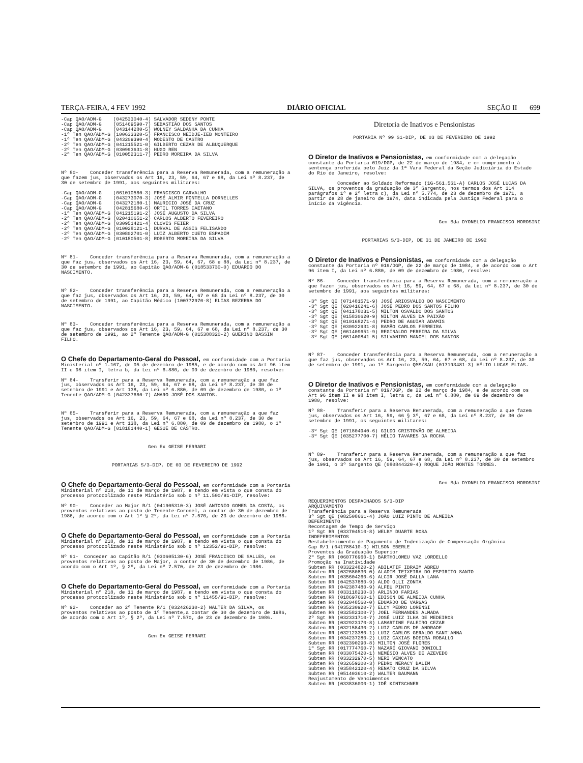TERÇA-FEIRA, 4 FEV 1992 DIÁRIO OFICIAL SEÇÃO II 699
-Cap QAO/ADM-G (042533040-4) SALVADOR SEDENY PONTE -Cap QAO/ADM-G (051469590-7) SEBASTIÃO DOS SANTOS -Cap QAO/ADM-G (043144280-5) WOLNEY SALDANHA DA CUNHA -1º Ten QAO/ADM-G (100633320-5) FRANCISCO NEIDJE-IEB MONTEIRO -1º Ten QAO/ADM-G (043209390-4) MODESTO DE CASTRO -2º Ten QAO/ADM-G (041215521-0) GILBERTO CEZAR DE ALBUQUERQUE -2º Ten QAO/ADM-G (030993631-8) HUGO REN -2º Ten QAO/ADM-G (010052311-7) PEDRO MOREIRA DA SILVA
Nº 80- Conceder transferência para a Reserva Remunerada, com a remuneração a que fazem jus, observados os Art 16, 23, 59, 64, 67 e 68, da Lei nº 8.237, de 30 de setembro de 1991, aos seguintes militares: -Cap QAO/ADM-G (061010560-3) FRANCISCO CARVALHO -Cap QAO/ADM-G (043273070-3) JOSÉ ALMIR FONTELLA DORNELLES -Cap QAO/ADM-G (043272180-1) MAURICIO JOSÉ DA CRUZ -Cap QAO/ADM-G (042815680-6) ORTIL TORRES CAETANO -1º Ten QAO/ADM-G (041215191-2) JOSÉ AUGUSTO DA SILVA -2º Ten QAO/ADM-G (020410651-2) CARLOS ALBERTO FEVEREIRO -2º Ten QAO/ADM-G (030951421-4) CLOVIS FEIER -2º Ten QAO/ADM-G (010028121-1) DURVAL DE ASSIS FELISARDO -2º Ten QAO/ADM-G (030802701-0) LUIZ ALBERTO CUETO ESPADIM -2º Ten QAO/ADM-G (010180501-8) ROBERTO MOREIRA DA SILVA
Nº 81- Conceder transferência para a Reserva Remunerada, com a remuneração a que faz jus, observados os Art 16, 23, 59, 64, 67, 68 e 88, da Lei nº 8.237, de 30 de setembro de 1991, ao Capitão QAO/ADM-G (018533730-0) EDUARDO DO NASCIMENTO.
Nº 82- Conceder transferência para a Reserva Remunerada, com a remuneração a que faz jus, observados os Art 16, 23, 59, 64, 67 e 68 da Lei nº 8.237, de 30 de setembro de 1991, ao Capitão Médico (100772970-8) ELIAS BEZERRA DO NASCIMENTO.
Nº 83- Conceder transferência para a Reserva Remunerada, com a remuneração a que faz jus, observados os Art 16, 23, 59, 64, 67 e 68, da Lei nº 8.237, de 30 de setembro de 1991, ao 2º Tenente QAO/ADM-G (015388320-2) GUERINO BASSIN FILHO.
O Chefe do Departamento-Geral do Pessoal, em conformidade com a Portaria Ministerial nº 1.167, de 05 de dezembro de 1985, e de acordo com os Art 96 item II e 98 item I, letra b, da Lei nº 6.880, de 09 de dezembro de 1980, resolve: Nº 84- Transferir para a Reserva Remunerada, com a remuneração a que faz jus, observados os Art 16, 23, 59, 64, 67 e 68, da Lei nº 8.237, de 30 de setembro de 1991 e Art 138, da Lei nº 6.880, de 09 de dezembro de 1980, o 1º Tenente QAO/ADM-G (042337660-7) AMARO JOSÉ DOS SANTOS.
Nº 85- Transferir para a Reserva Remunerada, com a remuneração a que faz jus, observados os Art 16, 23, 59, 64, 67 e 68, da Lei nº 8.237, de 30 de setembro de 1991 e Art 138, da Lei nº 6.880, de 09 de dezembro de 1980, o 1º Tenente QAO/ADM-G (018181440-1) GESUÉ DE CASTRO.
Gen Ex GEISE FERRARI
PORTARIAS S/3-DIP, DE 03 DE FEVEREIRO DE 1992
O Chefe do Departamento-Geral do Pessoal, em conformidade com a Portaria Ministerial nº 218, de 11 de março de 1987, e tendo em vista o que consta do processo protocolizado neste Ministério sob o nº 11.500/91-DIP, resolve: Nº 90- Conceder ao Major R/1 (041905310-3) JOSÉ ANTONIO GOMES DA COSTA, os proventos relativos ao posto de Tenente-Coronel, a contar de 30 de dezembro de 1986, de acordo com o Art 1º § 2º, da Lei nº 7.570, de 23 de dezembro de 1986.
O Chefe do Departamento-Geral do Pessoal, em conformidade com a Portaria Ministerial nº 218, de 11 de março de 1987, e tendo em vista o que consta do processo protocolizado neste Ministério sob o nº 12352/91-DIP, resolve: Nº 91- Conceder ao Capitão R/1 (030605130-6) JOSÉ FRANCISCO DE SALLES, os proventos relativos ao posto de Major, a contar de 30 de dezembro de 1986, de acordo com o Art 1º, § 2º, da Lei nº 7.570, de 23 de dezembro de 1986.
O Chefe do Departamento-Geral do Pessoal, em conformidade com a Portaria Ministerial nº 218, de 11 de março de 1987, e tendo em vista o que consta do processo protocolizado neste Ministério sob o nº 11455/91-DIP, resolve: Nº 92- Conceder ao 2º Tenente R/1 (032426230-2) WALTER DA SILVA, os proventos relativos ao posto de 1º Tenente,a contar de 30 de dezembro de 1986, de acordo com o Art 1º, § 2º, da Lei nº 7.570, de 23 de dezembro de 1986.
Gen Ex GEISE FERRARI
Diretoria de Inativos e Pensionistas
PORTARIA Nº 99 S1-DIP, DE 03 DE FEVEREIRO DE 1992
O Diretor de Inativos e Pensionistas, em conformidade com a delegação constante da Portaria 019/DGP, de 22 de março de 1984, e em cumprimento à sentença proferida pelo Juiz da 1ª Vara Federal da Seção Judiciária do Estado do Rio de Janeiro, resolve: Conceder ao Soldado Reformado (1G-561.561-A) CARLOS JOSÉ LUCAS DA SILVA, os proventos da graduação de 3º Sargento, nos termos dos Art 114 parágrafos 1º e 2º letra c), da Lei nº 5.774, de 23 de dezembro de 1971, a partir de 28 de janeiro de 1974, data indicada pela Justiça Federal para o início da vigência.
Gen Bda DYONELIO FRANCISCO MOROSINI
PORTARIAS S/3-DIP, DE 31 DE JANEIRO DE 1992
O Diretor de Inativos e Pensionistas, em conformidade com a delegação constante da Portaria nº 019/DGP, de 22 de março de 1984, e de acordo com o Art 96 item I, da Lei nº 6.880, de 09 de dezembro de 1980, resolve: Nº 86- Conceder transferência para a Reserva Remunerada, com a remuneração a que fazem jus, observados os Art 16, 59, 64, 67 e 68, da Lei nº 8.237, de 30 de setembro de 1991, aos seguintes militares: -3º Sgt QE (071481571-9) JOSÉ ARIOSVALDO DO NASCIMENTO -3º Sgt QE (020416241-6) JOSÉ PEDRO DOS SANTOS FILHO -3º Sgt QE (041178031-5) MILTON OSVALDO DOS SANTOS -3º Sgt QE (015830620-9) NILTON ALVES DA PAIXÃO -3º Sgt QE (010168271-4) PEDRO DE AGUIAR ADAMIS -3º Sgt QE (030922931-8) RAMÃO CARLOS FERREIRA -3º Sgt QE (061409651-9) REGINALDO PEREIRA DA SILVA -3º Sgt QE (061400841-5) SILVANIRO MANOEL DOS SANTOS
Nº 87- Conceder transferência para a Reserva Remunerada, com a remuneração a que faz jus, observados os Art 16, 23, 59, 64, 67 e 68, da Lei nº 8.237, de 30 de setembro de 1991, ao 1º Sargento QMS/SAU (017193481-3) HÉLIO LUCAS ELIAS.
O Diretor de Inativos e Pensionistas, em conformidade com a delegação constante da Portaria nº 019/DGP, de 22 de março de 1984, e de acordo com os Art 96 item II e 98 item I, letra c, da Lei nº 6.880, de 09 de dezembro de 1980, resolve: Nº 88- Transferir para a Reserva Remunerada, com a remuneração a que fazem jus, observados os Art 16, 59, 66 § 3º, 67 e 68, da Lei nº 8.237, de 30 de setembro de 1991, os seguintes militares: -3º Sgt QE (071804940-6) GILDO CRISTOVÃO DE ALMEIDA -3º Sgt QE (035277700-7) HÉLIO TAVARES DA ROCHA
Nº 89- Transferir para a Reserva Remunerada, com a remuneração a que faz jus, observados os Art 16, 59, 64, 67 e 68, da Lei nº 8.237, de 30 de setembro de 1991, o 3º Sargento QE (080844320-4) ROQUE JOÃO MONTES TORRES.
Gen Bda DYONELIO FRANCISCO MOROSINI
REQUERIMENTOS DESPACHADOS S/3-DIP ARQUIVAMENTO Transferência para a Reserva Remunerada 3º Sgt QE (082508661-4) JOÃO LUIZ PINTO DE ALMEIDA DEFERIMENTO Recontagem de Tempo de Serviço 1º Sgt RR (033704510-8) WELBY DUARTE ROSA INDEFERIMENTOS Restabelecimento de Pagamento de Indenização de Compensação Orgânica Cap R/1 (041788410-3) WILSON EBERLE Proventos da Graduação Superior 2º Sgt RR (060776960-1) BARTHOLOMEU VAZ LORDELLO Promoção na Inatividade Subten RR (033224820-2) ABILATIF IBRAIM ABREU Subten RR (032680830-0) ALADIM TEIXEIRA DO ESPIRITO SANTO Subten RR (035604260-6) ALCIR JOSÉ DALLA LANA Subten RR (042537880-9) ALDO OLLI ZONTA Subten RR (042387480-9) ALFEU PINTO Subten RR (033118230-3) ARLINDO FARIAS Subten RR (018697660-1) EDISON DE ALMEIDA CUNHA Subten RR (032048560-0) EDUARDO DE VARGAS Subten RR (035230920-7) ELCY PEDRO LORENSI Subten RR (032582100-7) JOEL FERNANDES ALMADA 2º Sgt RR (032331710-7) JOSÉ LUIZ ILHA DE MEDEIROS Subten RR (032923170-8) LAMARTINE FALEIRO CEZAR Subten RR (032158430-2) LUIZ CARLOS DE ANDRADE Subten RR (032123380-1) LUIZ CARLOS GERALDO SANT'ANNA Subten RR (034237280-2) LUIZ CAXIAS BOEIRA ROBALLO Subten RR (032390290-8) MILTON JOSÉ FLORES 1º Sgt RR (017774760-7) NAZARÉ GIOVANI BONIOLI Subten RR (033075420-1) NEMÉSIO ALVES DE AZEVEDO Subten RR (033232970-5) NERI VENCATO Subten RR (032659200-3) PEDRO NERACY BALIM Subten RR (035842120-4) RENATO CRUZ DA SILVA Subten RR (051403610-2) WALTER BAUMANN Reajustamento de Vencimentos Subten RR (033836000-1) IDÊ KINTSCHNER